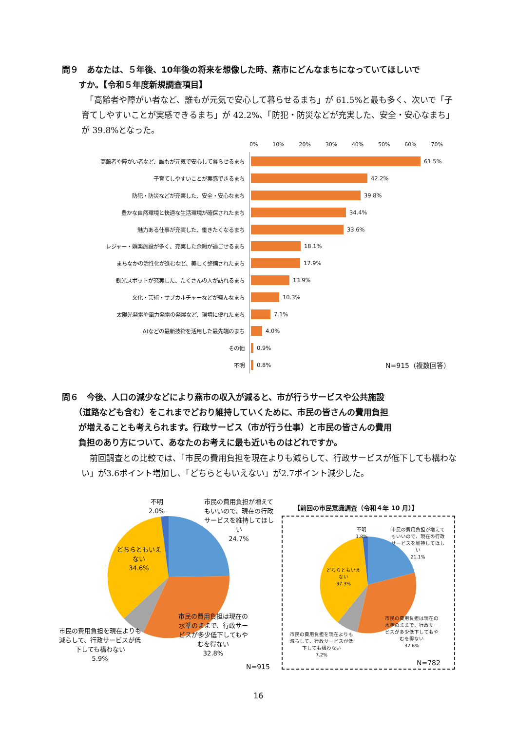問９　あなたは、５年後、10年後の将来を想像した時、燕市にどんなまちになっていてほしいで
　　すか。【令和５年度新規調査項目】
　「高齢者や障がい者など、誰もが元気で安心して暮らせるまち」が 61.5%と最も多く、次いで「子育てしやすいことが実感できるまち」が 42.2%、「防犯・防災などが充実した、安全・安心なまち」が 39.8%となった。
0% 10% 20% 30% 40% 50% 60% 70%
高齢者や障がい者など、誰もが元気で安心して暮らせるまち 61.5%
子育てしやすいことが実感できるまち 42.2%
防犯・防災などが充実した、安全・安心なまち 39.8%
豊かな自然環境と快適な生活環境が確保されたまち 34.4%
魅力ある仕事が充実した、働きたくなるまち 33.6%
レジャー・娯楽施設が多く、充実した余暇が過ごせるまち 18.1%
まちなかの活性化が進むなど、美しく整備されたまち 17.9%
観光スポットが充実した、たくさんの人が訪れるまち 13.9%
文化・芸術・サブカルチャーなどが盛んなまち 10.3%
太陽光発電や風力発電の発展など、環境に優れたまち 7.1%
AIなどの最新技術を活用した最先端のまち 4.0%
その他 0.9%
不明 0.8% N=915（複数回答）
問６　今後、人口の減少などにより燕市の収入が減ると、市が行うサービスや公共施設
　　（道路なども含む）をこれまでどおり維持していくために、市民の皆さんの費用負担
　　が増えることも考えられます。行政サービス（市が行う仕事）と市民の皆さんの費用
　　負担のあり方について、あなたのお考えに最も近いものはどれですか。
　前回調査との比較では、「市民の費用負担を現在よりも減らして、行政サービスが低下しても構わない」が3.6ポイント増加し、「どちらともいえない」が2.7ポイント減少した。
不明
2.0%
市民の費用負担が増えてもいいので、現在の行政サービスを維持してほしい
24.7%
どちらともいえない
34.6%
市民の費用負担は現在の水準のままで、行政サービスが多少低下してもやむを得ない
32.8%
市民の費用負担を現在よりも減らして、行政サービスが低下しても構わない
5.9%
N=915
【前回の市民意識調査（令和４年 10 月）】
不明
1.8%
市民の費用負担が増えてもいいので、現在の行政サービスを維持してほしい
21.1%
どちらともいえない
37.3%
市民の費用負担は現在の水準のままで、行政サービスが多少低下してもやむを得ない
32.6%
市民の費用負担を現在よりも減らして、行政サービスが低下しても構わない
7.2%
N=782
16